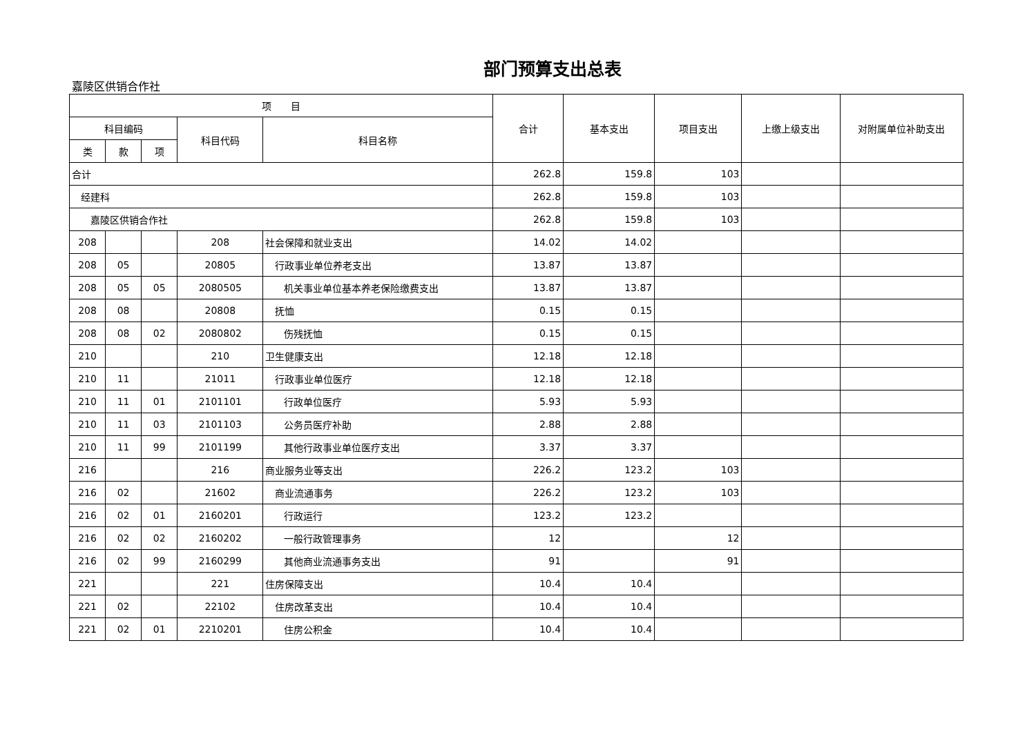部门预算支出总表
嘉陵区供销合作社
| 项 目 | | | | | 合计 | 基本支出 | 项目支出 | 上缴上级支出 | 对附属单位补助支出 |
| --- | --- | --- | --- | --- | --- | --- | --- | --- | --- |
| 科目编码 | | | 科目代码 | 科目名称 | | | | | |
| 类 | 款 | 项 | | | | | | | |
| 合计 | | | | | 262.8 | 159.8 | 103 | | |
| 经建科 | | | | | 262.8 | 159.8 | 103 | | |
| 嘉陵区供销合作社 | | | | | 262.8 | 159.8 | 103 | | |
| 208 | | | 208 | 社会保障和就业支出 | 14.02 | 14.02 | | | |
| 208 | 05 | | 20805 | 行政事业单位养老支出 | 13.87 | 13.87 | | | |
| 208 | 05 | 05 | 2080505 | 机关事业单位基本养老保险缴费支出 | 13.87 | 13.87 | | | |
| 208 | 08 | | 20808 | 抚恤 | 0.15 | 0.15 | | | |
| 208 | 08 | 02 | 2080802 | 伤残抚恤 | 0.15 | 0.15 | | | |
| 210 | | | 210 | 卫生健康支出 | 12.18 | 12.18 | | | |
| 210 | 11 | | 21011 | 行政事业单位医疗 | 12.18 | 12.18 | | | |
| 210 | 11 | 01 | 2101101 | 行政单位医疗 | 5.93 | 5.93 | | | |
| 210 | 11 | 03 | 2101103 | 公务员医疗补助 | 2.88 | 2.88 | | | |
| 210 | 11 | 99 | 2101199 | 其他行政事业单位医疗支出 | 3.37 | 3.37 | | | |
| 216 | | | 216 | 商业服务业等支出 | 226.2 | 123.2 | 103 | | |
| 216 | 02 | | 21602 | 商业流通事务 | 226.2 | 123.2 | 103 | | |
| 216 | 02 | 01 | 2160201 | 行政运行 | 123.2 | 123.2 | | | |
| 216 | 02 | 02 | 2160202 | 一般行政管理事务 | 12 | | 12 | | |
| 216 | 02 | 99 | 2160299 | 其他商业流通事务支出 | 91 | | 91 | | |
| 221 | | | 221 | 住房保障支出 | 10.4 | 10.4 | | | |
| 221 | 02 | | 22102 | 住房改革支出 | 10.4 | 10.4 | | | |
| 221 | 02 | 01 | 2210201 | 住房公积金 | 10.4 | 10.4 | | | |